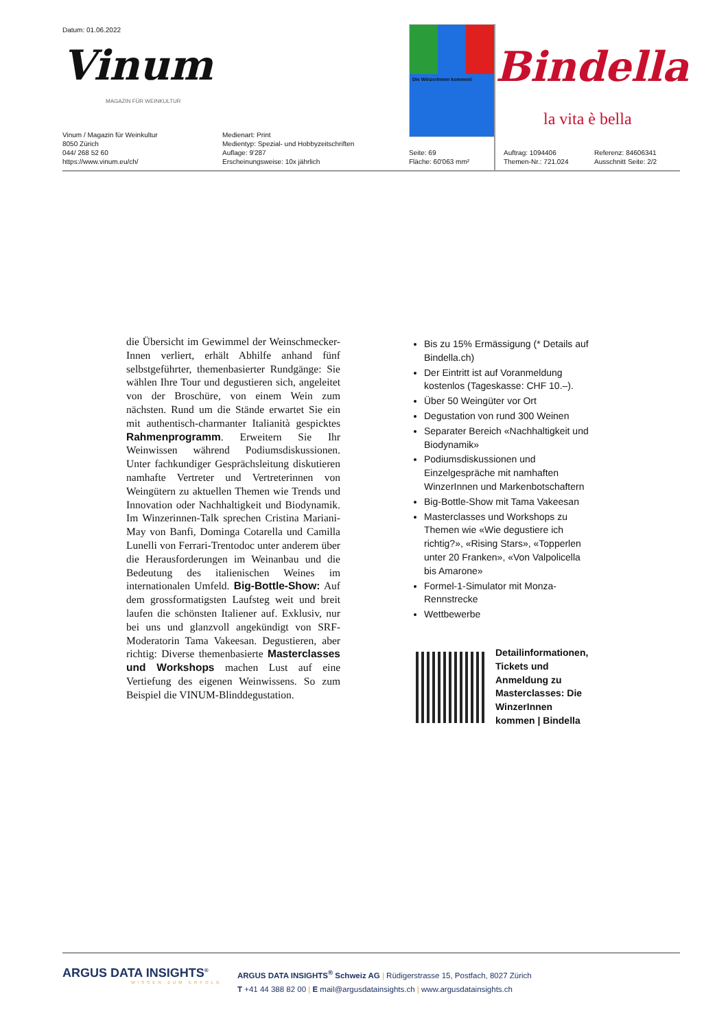Datum: 01.06.2022
Vinum
MAGAZIN FÜR WEINKULTUR
Die WinzerInnen kommen!
Bindella
la vita è bella
Vinum / Magazin für Weinkultur
8050 Zürich
044/ 268 52 60
https://www.vinum.eu/ch/
Medienart: Print
Medientyp: Spezial- und Hobbyzeitschriften
Auflage: 9'287
Erscheinungsweise: 10x jährlich
Seite: 69
Fläche: 60'063 mm²
Auftrag: 1094406
Themen-Nr.: 721.024
Referenz: 84606341
Ausschnitt Seite: 2/2
die Übersicht im Gewimmel der Weinschmecker-Innen verliert, erhält Abhilfe anhand fünf selbstgeführter, themenbasierter Rundgänge: Sie wählen Ihre Tour und degustieren sich, angeleitet von der Broschüre, von einem Wein zum nächsten. Rund um die Stände erwartet Sie ein mit authentisch-charmanter Italianità gespicktes Rahmenprogramm. Erweitern Sie Ihr Weinwissen während Podiumsdiskussionen. Unter fachkundiger Gesprächsleitung diskutieren namhafte Vertreter und Vertreterinnen von Weingütern zu aktuellen Themen wie Trends und Innovation oder Nachhaltigkeit und Biodynamik. Im Winzerinnen-Talk sprechen Cristina Mariani-May von Banfi, Dominga Cotarella und Camilla Lunelli von Ferrari-Trentodoc unter anderem über die Herausforderungen im Weinanbau und die Bedeutung des italienischen Weines im internationalen Umfeld. Big-Bottle-Show: Auf dem grossformatigsten Laufsteg weit und breit laufen die schönsten Italiener auf. Exklusiv, nur bei uns und glanzvoll angekündigt von SRF-Moderatorin Tama Vakeesan. Degustieren, aber richtig: Diverse themenbasierte Masterclasses und Workshops machen Lust auf eine Vertiefung des eigenen Weinwissens. So zum Beispiel die VINUM-Blinddegustation.
Bis zu 15% Ermässigung (* Details auf Bindella.ch)
Der Eintritt ist auf Voranmeldung kostenlos (Tageskasse: CHF 10.–).
Über 50 Weingüter vor Ort
Degustation von rund 300 Weinen
Separater Bereich «Nachhaltigkeit und Biodynamik»
Podiumsdiskussionen und Einzelgespräche mit namhaften WinzerInnen und Markenbotschaftern
Big-Bottle-Show mit Tama Vakeesan
Masterclasses und Workshops zu Themen wie «Wie degustiere ich richtig?», «Rising Stars», «Topperlen unter 20 Franken», «Von Valpolicella bis Amarone»
Formel-1-Simulator mit Monza-Rennstrecke
Wettbewerbe
Detailinformationen, Tickets und Anmeldung zu Masterclasses: Die WinzerInnen kommen | Bindella
ARGUS DATA INSIGHTS<sup>®</sup>
WISSEN ZUM ERFOLG
ARGUS DATA INSIGHTS<sup>®</sup> Schweiz AG | Rüdigerstrasse 15, Postfach, 8027 Zürich
T +41 44 388 82 00 | E mail@argusdatainsights.ch | www.argusdatainsights.ch